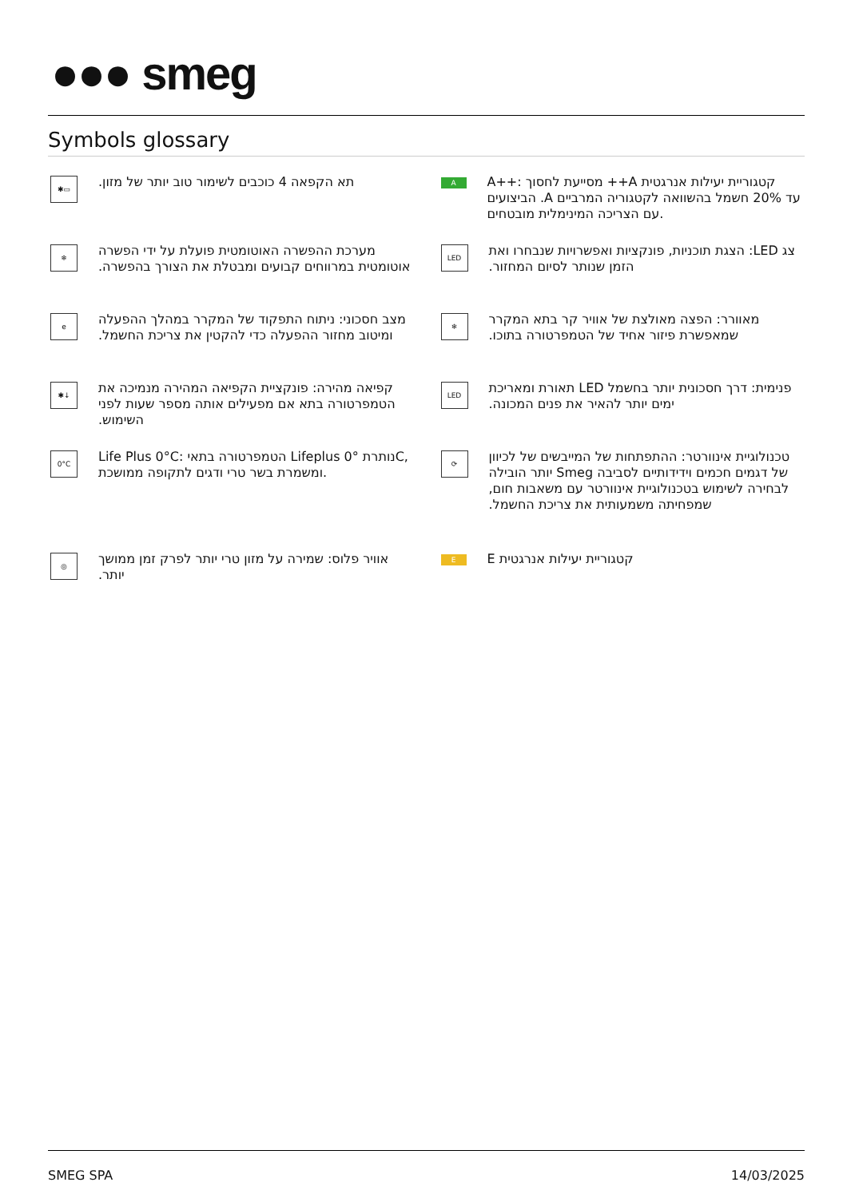●●● smeg
Symbols glossary
✱▭
תא הקפאה 4 כוכבים לשימור טוב יותר של מזון.
A
A++: מסייעת לחסוך ++A קטגוריית יעילות אנרגטית הביצועים .A עד 20% חשמל בהשוואה לקטגוריה המרביים עם הצריכה המינימלית מובטחים.
❄
מערכת ההפשרה האוטומטית פועלת על ידי הפשרה אוטומטית במרווחים קבועים ומבטלת את הצורך בהפשרה.
LED
צג LED: הצגת תוכניות, פונקציות ואפשרויות שנבחרו ואת הזמן שנותר לסיום המחזור.
e
מצב חסכוני: ניתוח התפקוד של המקרר במהלך ההפעלה ומיטוב מחזור ההפעלה כדי להקטין את צריכת החשמל.
❄
מאוורר: הפצה מאולצת של אוויר קר בתא המקרר שמאפשרת פיזור אחיד של הטמפרטורה בתוכו.
✱↓
קפיאה מהירה: פונקציית הקפיאה המהירה מנמיכה את הטמפרטורה בתא אם מפעילים אותה מספר שעות לפני השימוש.
LED
פנימית: דרך חסכונית יותר בחשמל LED תאורת ומאריכת ימים יותר להאיר את פנים המכונה.
0°C
Life Plus 0°C: הטמפרטורה בתאי Lifeplus 0° נותרתC, ומשמרת בשר טרי ודגים לתקופה ממושכת.
⟳
טכנולוגיית אינוורטר: ההתפתחות של המייבשים של לכיוון של דגמים חכמים וידידותיים לסביבה Smeg יותר הובילה לבחירה לשימוש בטכנולוגיית אינוורטר עם משאבות חום, שמפחיתה משמעותית את צריכת החשמל.
◎
אוויר פלוס: שמירה על מזון טרי יותר לפרק זמן ממושך יותר.
E
קטגוריית יעילות אנרגטית E
SMEG SPA 14/03/2025